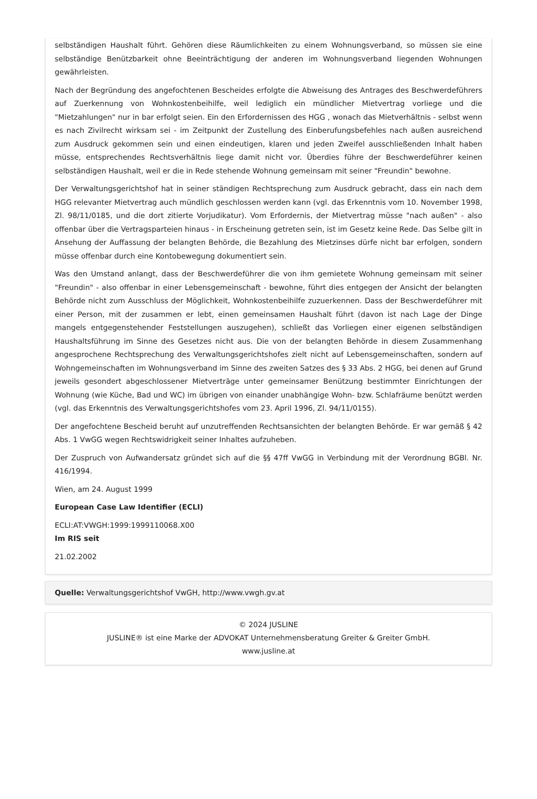selbständigen Haushalt führt. Gehören diese Räumlichkeiten zu einem Wohnungsverband, so müssen sie eine selbständige Benützbarkeit ohne Beeinträchtigung der anderen im Wohnungsverband liegenden Wohnungen gewährleisten.
Nach der Begründung des angefochtenen Bescheides erfolgte die Abweisung des Antrages des Beschwerdeführers auf Zuerkennung von Wohnkostenbeihilfe, weil lediglich ein mündlicher Mietvertrag vorliege und die "Mietzahlungen" nur in bar erfolgt seien. Ein den Erfordernissen des HGG , wonach das Mietverhältnis - selbst wenn es nach Zivilrecht wirksam sei - im Zeitpunkt der Zustellung des Einberufungsbefehles nach außen ausreichend zum Ausdruck gekommen sein und einen eindeutigen, klaren und jeden Zweifel ausschließenden Inhalt haben müsse, entsprechendes Rechtsverhältnis liege damit nicht vor. Überdies führe der Beschwerdeführer keinen selbständigen Haushalt, weil er die in Rede stehende Wohnung gemeinsam mit seiner "Freundin" bewohne.
Der Verwaltungsgerichtshof hat in seiner ständigen Rechtsprechung zum Ausdruck gebracht, dass ein nach dem HGG relevanter Mietvertrag auch mündlich geschlossen werden kann (vgl. das Erkenntnis vom 10. November 1998, Zl. 98/11/0185, und die dort zitierte Vorjudikatur). Vom Erfordernis, der Mietvertrag müsse "nach außen" - also offenbar über die Vertragsparteien hinaus - in Erscheinung getreten sein, ist im Gesetz keine Rede. Das Selbe gilt in Ansehung der Auffassung der belangten Behörde, die Bezahlung des Mietzinses dürfe nicht bar erfolgen, sondern müsse offenbar durch eine Kontobewegung dokumentiert sein.
Was den Umstand anlangt, dass der Beschwerdeführer die von ihm gemietete Wohnung gemeinsam mit seiner "Freundin" - also offenbar in einer Lebensgemeinschaft - bewohne, führt dies entgegen der Ansicht der belangten Behörde nicht zum Ausschluss der Möglichkeit, Wohnkostenbeihilfe zuzuerkennen. Dass der Beschwerdeführer mit einer Person, mit der zusammen er lebt, einen gemeinsamen Haushalt führt (davon ist nach Lage der Dinge mangels entgegenstehender Feststellungen auszugehen), schließt das Vorliegen einer eigenen selbständigen Haushaltsführung im Sinne des Gesetzes nicht aus. Die von der belangten Behörde in diesem Zusammenhang angesprochene Rechtsprechung des Verwaltungsgerichtshofes zielt nicht auf Lebensgemeinschaften, sondern auf Wohngemeinschaften im Wohnungsverband im Sinne des zweiten Satzes des § 33 Abs. 2 HGG, bei denen auf Grund jeweils gesondert abgeschlossener Mietverträge unter gemeinsamer Benützung bestimmter Einrichtungen der Wohnung (wie Küche, Bad und WC) im übrigen von einander unabhängige Wohn- bzw. Schlafräume benützt werden (vgl. das Erkenntnis des Verwaltungsgerichtshofes vom 23. April 1996, Zl. 94/11/0155).
Der angefochtene Bescheid beruht auf unzutreffenden Rechtsansichten der belangten Behörde. Er war gemäß § 42 Abs. 1 VwGG wegen Rechtswidrigkeit seiner Inhaltes aufzuheben.
Der Zuspruch von Aufwandersatz gründet sich auf die §§ 47ff VwGG in Verbindung mit der Verordnung BGBl. Nr. 416/1994.
Wien, am 24. August 1999
European Case Law Identifier (ECLI)
ECLI:AT:VWGH:1999:1999110068.X00
Im RIS seit
21.02.2002
Quelle: Verwaltungsgerichtshof VwGH, http://www.vwgh.gv.at
© 2024 JUSLINE
JUSLINE® ist eine Marke der ADVOKAT Unternehmensberatung Greiter & Greiter GmbH.
www.jusline.at